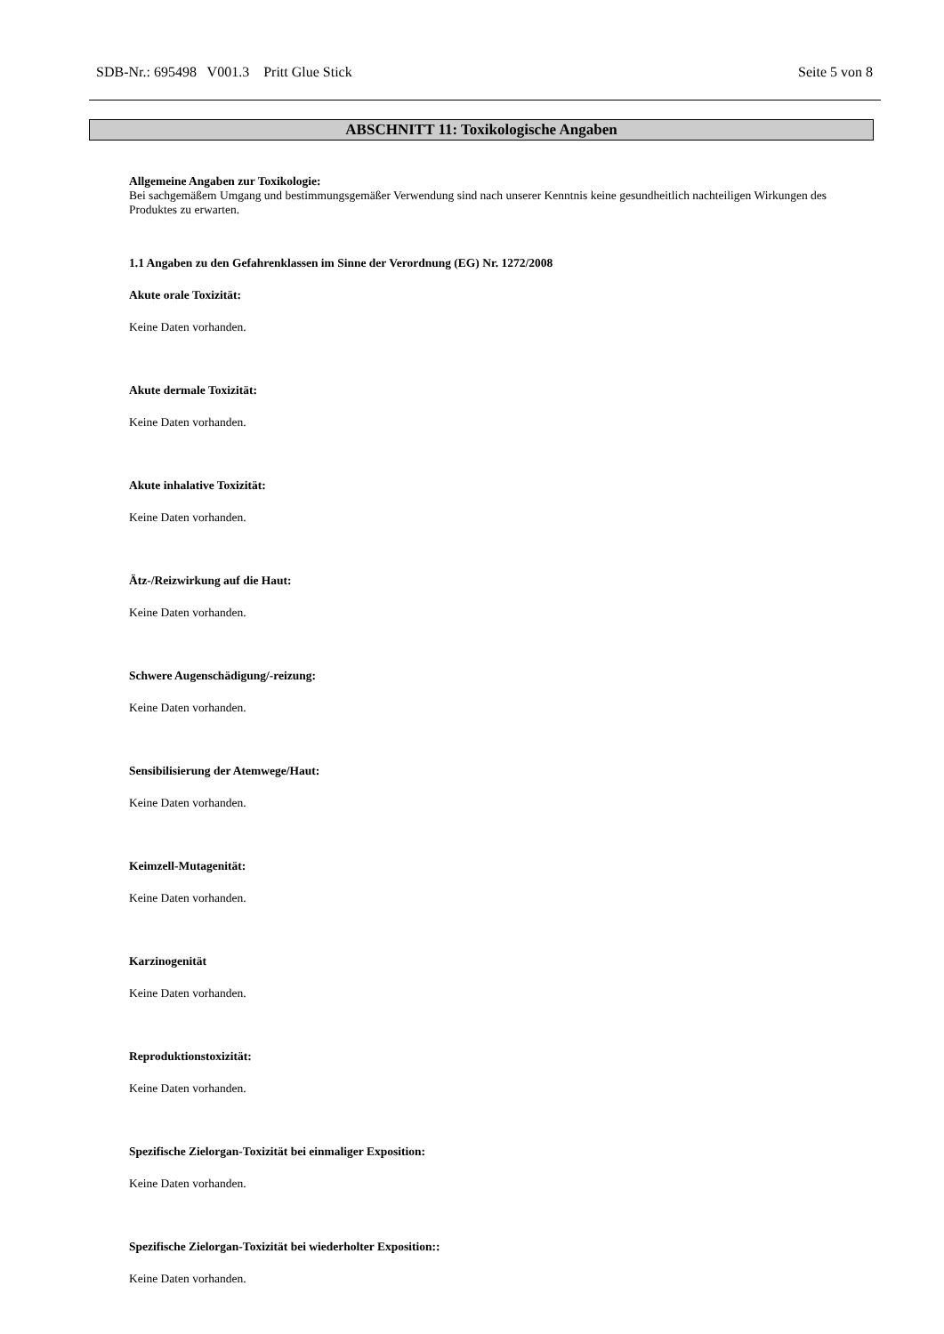SDB-Nr.: 695498 V001.3 Pritt Glue Stick Seite 5 von 8
ABSCHNITT 11: Toxikologische Angaben
Allgemeine Angaben zur Toxikologie:
Bei sachgemäßem Umgang und bestimmungsgemäßer Verwendung sind nach unserer Kenntnis keine gesundheitlich nachteiligen Wirkungen des Produktes zu erwarten.
1.1 Angaben zu den Gefahrenklassen im Sinne der Verordnung (EG) Nr. 1272/2008
Akute orale Toxizität:
Keine Daten vorhanden.
Akute dermale Toxizität:
Keine Daten vorhanden.
Akute inhalative Toxizität:
Keine Daten vorhanden.
Ätz-/Reizwirkung auf die Haut:
Keine Daten vorhanden.
Schwere Augenschädigung/-reizung:
Keine Daten vorhanden.
Sensibilisierung der Atemwege/Haut:
Keine Daten vorhanden.
Keimzell-Mutagenität:
Keine Daten vorhanden.
Karzinogenität
Keine Daten vorhanden.
Reproduktionstoxizität:
Keine Daten vorhanden.
Spezifische Zielorgan-Toxizität bei einmaliger Exposition:
Keine Daten vorhanden.
Spezifische Zielorgan-Toxizität bei wiederholter Exposition::
Keine Daten vorhanden.